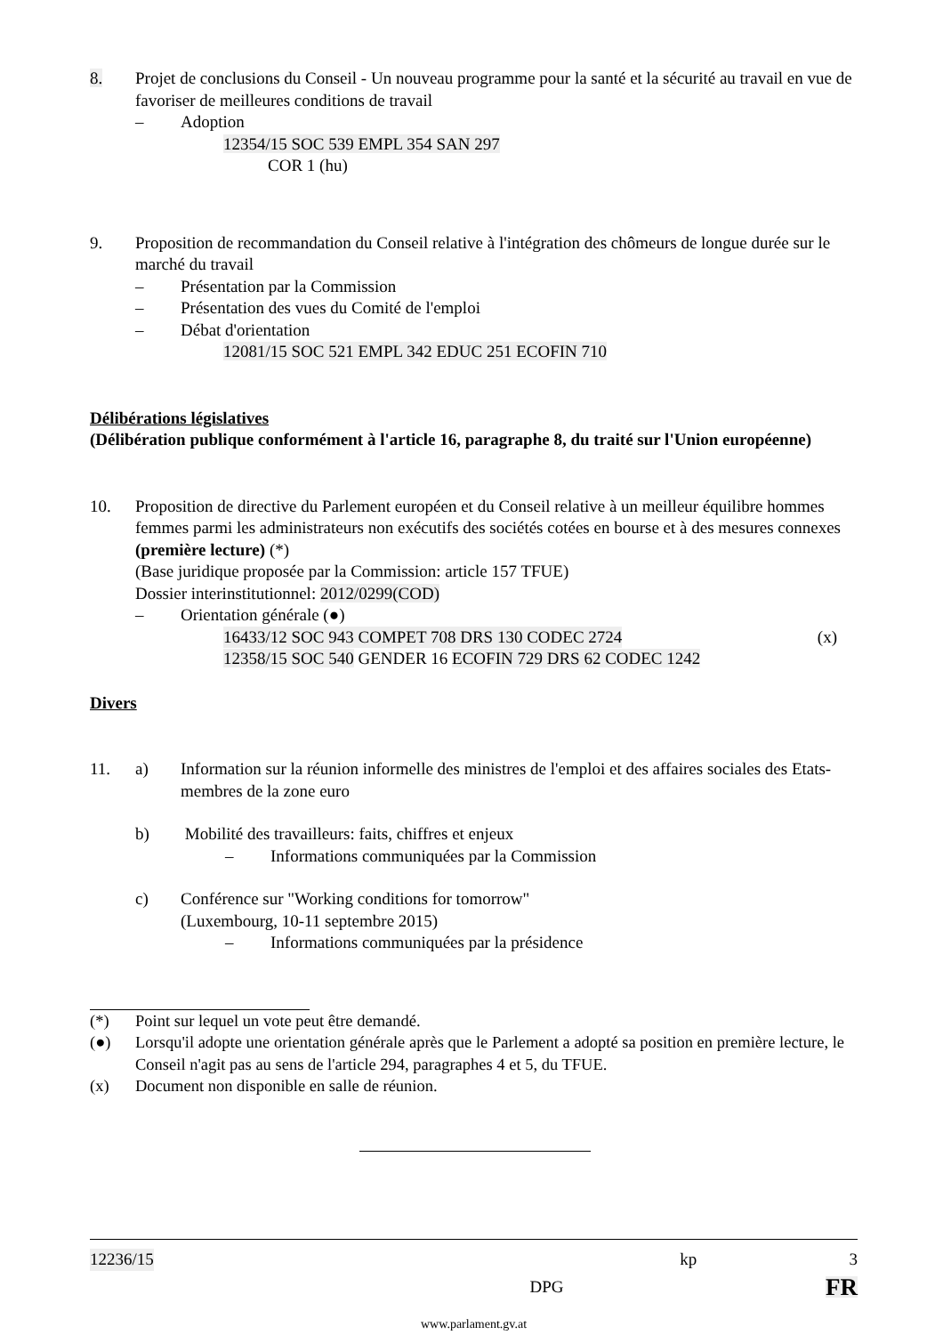8. Projet de conclusions du Conseil - Un nouveau programme pour la santé et la sécurité au travail en vue de favoriser de meilleures conditions de travail
– Adoption
12354/15 SOC 539 EMPL 354 SAN 297
COR 1 (hu)
9. Proposition de recommandation du Conseil relative à l'intégration des chômeurs de longue durée sur le marché du travail
– Présentation par la Commission
– Présentation des vues du Comité de l'emploi
– Débat d'orientation
12081/15 SOC 521 EMPL 342 EDUC 251 ECOFIN 710
Délibérations législatives
(Délibération publique conformément à l'article 16, paragraphe 8, du traité sur l'Union européenne)
10. Proposition de directive du Parlement européen et du Conseil relative à un meilleur équilibre hommes femmes parmi les administrateurs non exécutifs des sociétés cotées en bourse et à des mesures connexes (première lecture) (*)
(Base juridique proposée par la Commission: article 157 TFUE)
Dossier interinstitutionnel: 2012/0299(COD)
– Orientation générale (●)
16433/12 SOC 943 COMPET 708 DRS 130 CODEC 2724 (x)
12358/15 SOC 540 GENDER 16 ECOFIN 729 DRS 62 CODEC 1242
Divers
11. a) Information sur la réunion informelle des ministres de l'emploi et des affaires sociales des Etats-membres de la zone euro
b) Mobilité des travailleurs: faits, chiffres et enjeux
– Informations communiquées par la Commission
c) Conférence sur "Working conditions for tomorrow"
(Luxembourg, 10-11 septembre 2015)
– Informations communiquées par la présidence
(*) Point sur lequel un vote peut être demandé.
(●) Lorsqu'il adopte une orientation générale après que le Parlement a adopté sa position en première lecture, le Conseil n'agit pas au sens de l'article 294, paragraphes 4 et 5, du TFUE.
(x) Document non disponible en salle de réunion.
12236/15 kp 3
DPG FR
www.parlament.gv.at